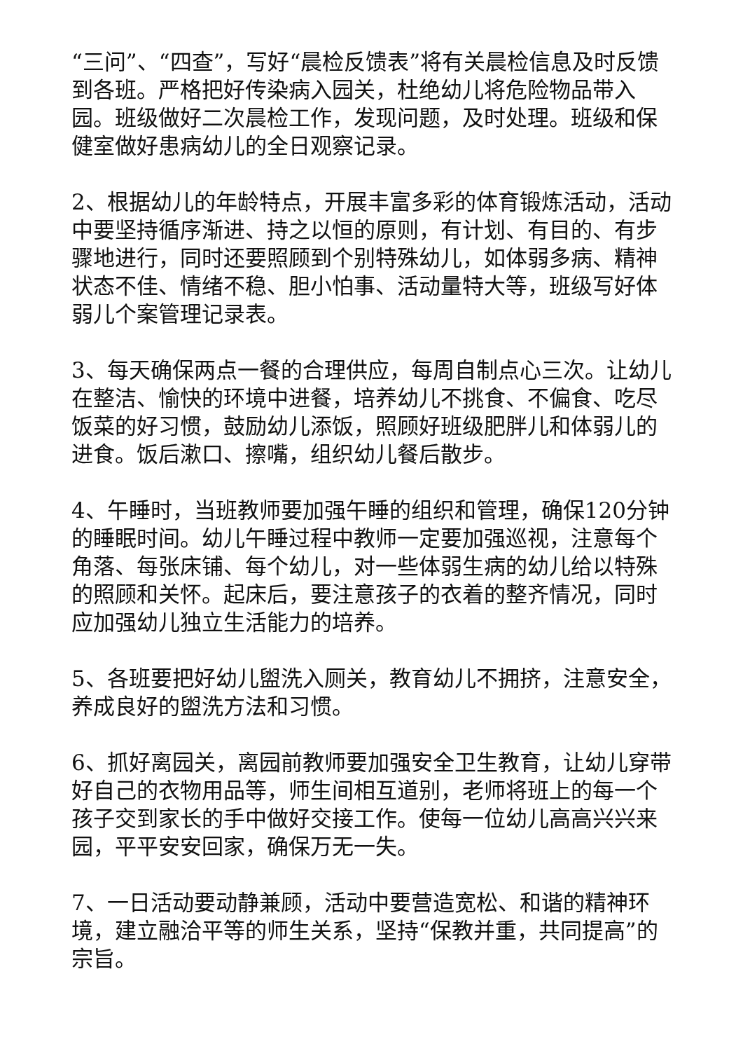“三问”、“四查”，写好“晨检反馈表”将有关晨检信息及时反馈到各班。严格把好传染病入园关，杜绝幼儿将危险物品带入园。班级做好二次晨检工作，发现问题，及时处理。班级和保健室做好患病幼儿的全日观察记录。
2、根据幼儿的年龄特点，开展丰富多彩的体育锻炼活动，活动中要坚持循序渐进、持之以恒的原则，有计划、有目的、有步骤地进行，同时还要照顾到个别特殊幼儿，如体弱多病、精神状态不佳、情绪不稳、胆小怕事、活动量特大等，班级写好体弱儿个案管理记录表。
3、每天确保两点一餐的合理供应，每周自制点心三次。让幼儿在整洁、愉快的环境中进餐，培养幼儿不挑食、不偏食、吃尽饭菜的好习惯，鼓励幼儿添饭，照顾好班级肥胖儿和体弱儿的进食。饭后漱口、擦嘴，组织幼儿餐后散步。
4、午睡时，当班教师要加强午睡的组织和管理，确保120分钟的睡眠时间。幼儿午睡过程中教师一定要加强巡视，注意每个角落、每张床铺、每个幼儿，对一些体弱生病的幼儿给以特殊的照顾和关怀。起床后，要注意孩子的衣着的整齐情况，同时应加强幼儿独立生活能力的培养。
5、各班要把好幼儿盥洗入厕关，教育幼儿不拥挤，注意安全，养成良好的盥洗方法和习惯。
6、抓好离园关，离园前教师要加强安全卫生教育，让幼儿穿带好自己的衣物用品等，师生间相互道别，老师将班上的每一个孩子交到家长的手中做好交接工作。使每一位幼儿高高兴兴来园，平平安安回家，确保万无一失。
7、一日活动要动静兼顾，活动中要营造宽松、和谐的精神环境，建立融洽平等的师生关系，坚持“保教并重，共同提高”的宗旨。